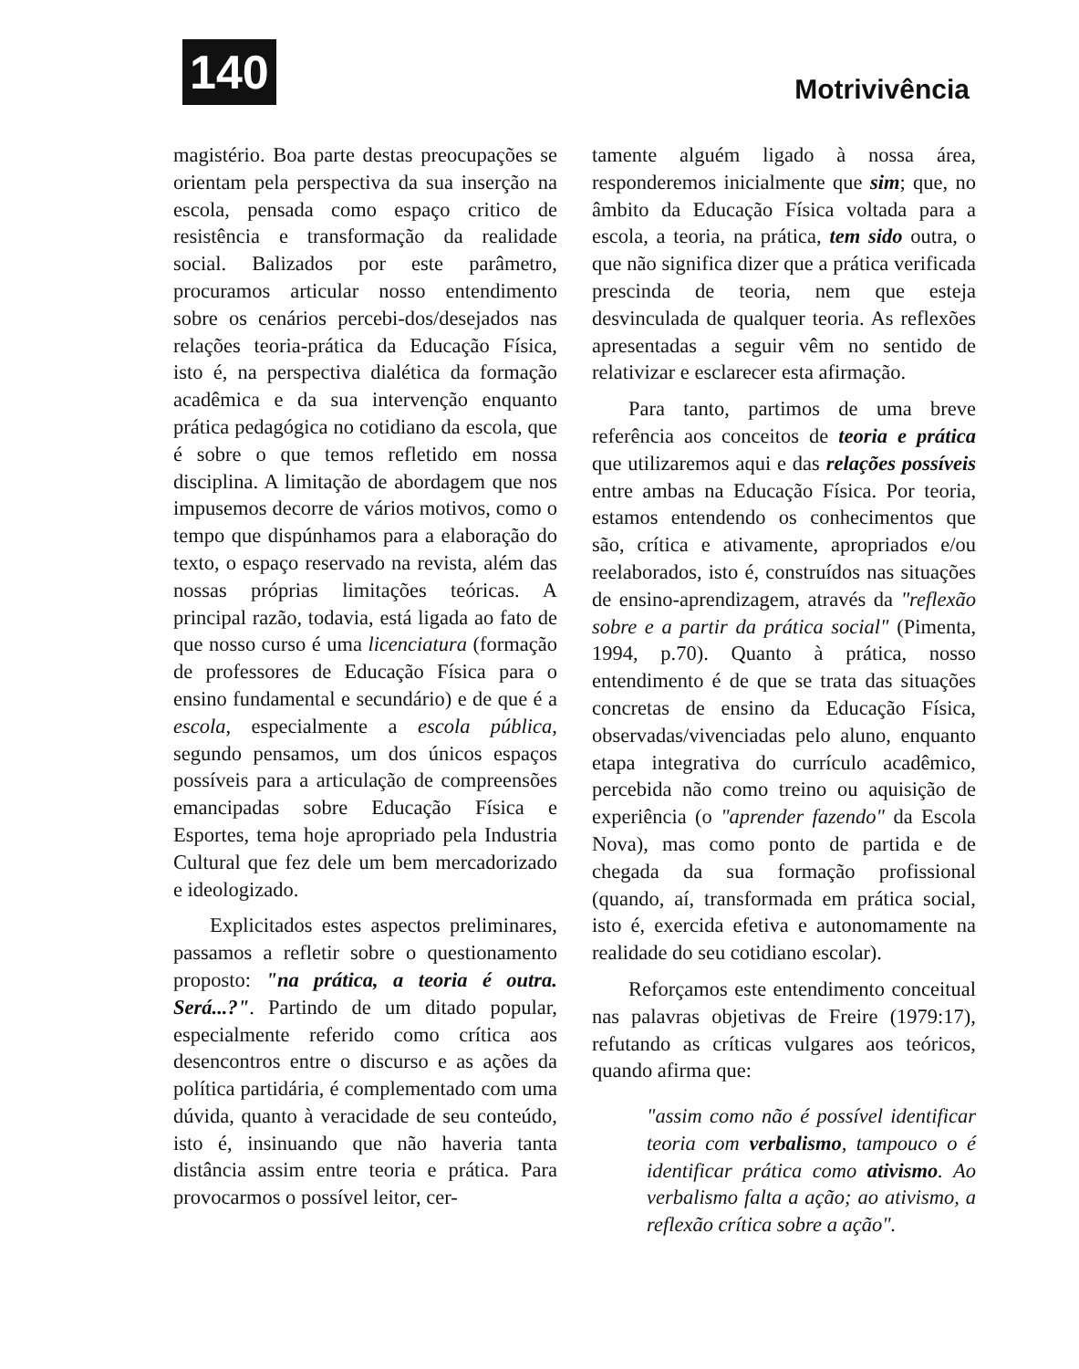140 Motrivivência
magistério. Boa parte destas preocupações se orientam pela perspectiva da sua inserção na escola, pensada como espaço critico de resistência e transformação da realidade social. Balizados por este parâmetro, procuramos articular nosso entendimento sobre os cenários percebi-dos/desejados nas relações teoria-prática da Educação Física, isto é, na perspectiva dialética da formação acadêmica e da sua intervenção enquanto prática pedagógica no cotidiano da escola, que é sobre o que temos refletido em nossa disciplina. A limitação de abordagem que nos impusemos decorre de vários motivos, como o tempo que dispúnhamos para a elaboração do texto, o espaço reservado na revista, além das nossas próprias limitações teóricas. A principal razão, todavia, está ligada ao fato de que nosso curso é uma licenciatura (formação de professores de Educação Física para o ensino fundamental e secundário) e de que é a escola, especialmente a escola pública, segundo pensamos, um dos únicos espaços possíveis para a articulação de compreensões emancipadas sobre Educação Física e Esportes, tema hoje apropriado pela Industria Cultural que fez dele um bem mercadorizado e ideologizado.
Explicitados estes aspectos preliminares, passamos a refletir sobre o questionamento proposto: "na prática, a teoria é outra. Será...?". Partindo de um ditado popular, especialmente referido como crítica aos desencontros entre o discurso e as ações da política partidária, é complementado com uma dúvida, quanto à veracidade de seu conteúdo, isto é, insinuando que não haveria tanta distância assim entre teoria e prática. Para provocarmos o possível leitor, cer-
tamente alguém ligado à nossa área, responderemos inicialmente que sim; que, no âmbito da Educação Física voltada para a escola, a teoria, na prática, tem sido outra, o que não significa dizer que a prática verificada prescinda de teoria, nem que esteja desvinculada de qualquer teoria. As reflexões apresentadas a seguir vêm no sentido de relativizar e esclarecer esta afirmação.
Para tanto, partimos de uma breve referência aos conceitos de teoria e prática que utilizaremos aqui e das relações possíveis entre ambas na Educação Física. Por teoria, estamos entendendo os conhecimentos que são, crítica e ativamente, apropriados e/ou reelaborados, isto é, construídos nas situações de ensino-aprendizagem, através da "reflexão sobre e a partir da prática social" (Pimenta, 1994, p.70). Quanto à prática, nosso entendimento é de que se trata das situações concretas de ensino da Educação Física, observadas/vivenciadas pelo aluno, enquanto etapa integrativa do currículo acadêmico, percebida não como treino ou aquisição de experiência (o "aprender fazendo" da Escola Nova), mas como ponto de partida e de chegada da sua formação profissional (quando, aí, transformada em prática social, isto é, exercida efetiva e autonomamente na realidade do seu cotidiano escolar).
Reforçamos este entendimento conceitual nas palavras objetivas de Freire (1979:17), refutando as críticas vulgares aos teóricos, quando afirma que:
"assim como não é possível identificar teoria com verbalismo, tampouco o é identificar prática como ativismo. Ao verbalismo falta a ação; ao ativismo, a reflexão crítica sobre a ação".